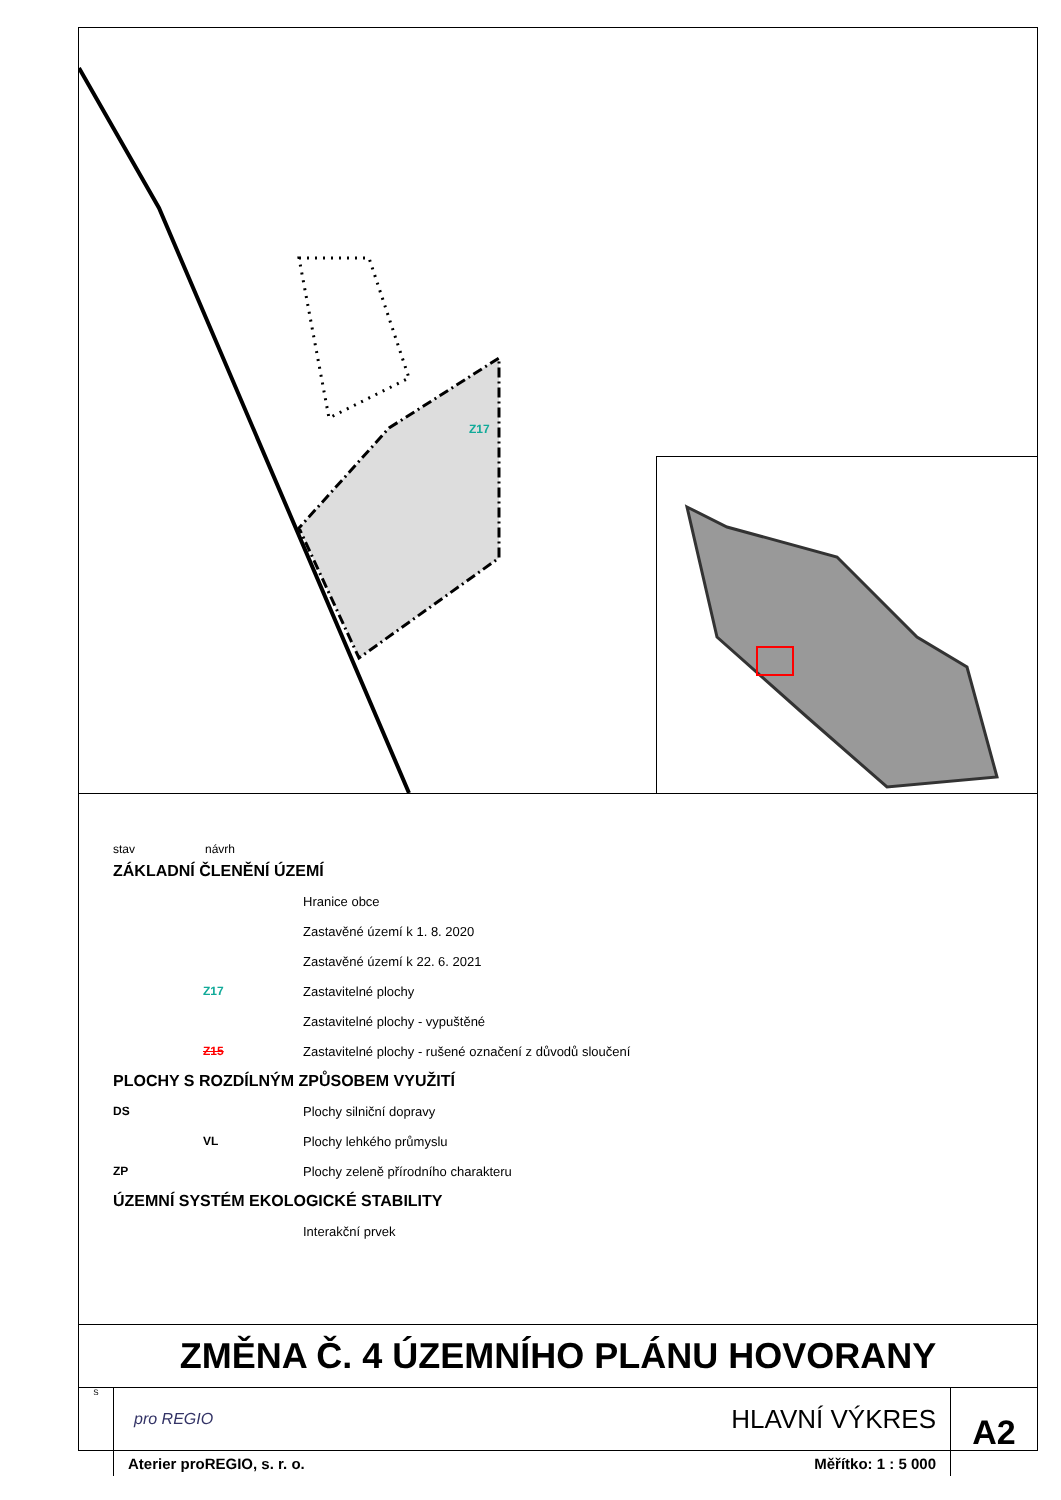Z17
stav návrh
ZÁKLADNÍ ČLENĚNÍ ÚZEMÍ
Hranice obce
Zastavěné území k 1. 8. 2020
Zastavěné území k 22. 6. 2021
Z17 Zastavitelné plochy
Zastavitelné plochy - vypuštěné
Z15 Zastavitelné plochy - rušené označení z důvodů sloučení
PLOCHY S ROZDÍLNÝM ZPŮSOBEM VYUŽITÍ
DS Plochy silniční dopravy
VL Plochy lehkého průmyslu
ZP Plochy zeleně přírodního charakteru
ÚZEMNÍ SYSTÉM EKOLOGICKÉ STABILITY
Interakční prvek
ZMĚNA Č. 4 ÚZEMNÍHO PLÁNU HOVORANY
S
pro REGIO HLAVNÍ VÝKRES
Aterier proREGIO, s. r. o. Měřítko: 1 : 5 000
A2